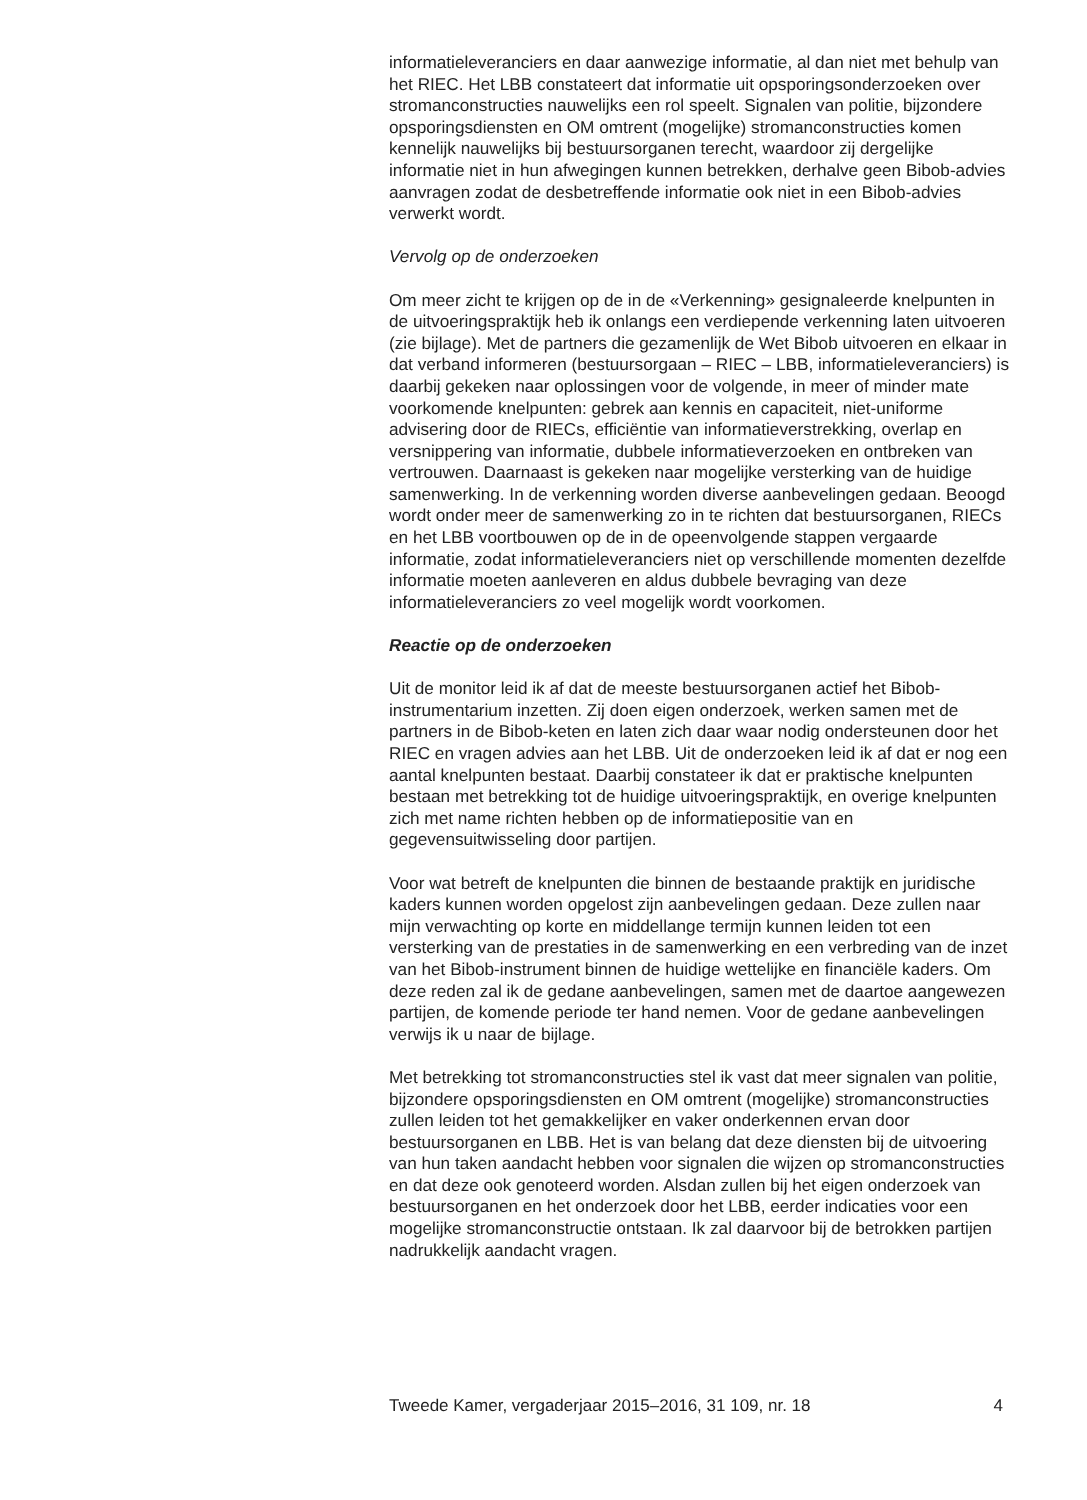informatieleveranciers en daar aanwezige informatie, al dan niet met behulp van het RIEC. Het LBB constateert dat informatie uit opsporingsonderzoeken over stromanconstructies nauwelijks een rol speelt. Signalen van politie, bijzondere opsporingsdiensten en OM omtrent (mogelijke) stromanconstructies komen kennelijk nauwelijks bij bestuursorganen terecht, waardoor zij dergelijke informatie niet in hun afwegingen kunnen betrekken, derhalve geen Bibob-advies aanvragen zodat de desbetreffende informatie ook niet in een Bibob-advies verwerkt wordt.
Vervolg op de onderzoeken
Om meer zicht te krijgen op de in de «Verkenning» gesignaleerde knelpunten in de uitvoeringspraktijk heb ik onlangs een verdiepende verkenning laten uitvoeren (zie bijlage). Met de partners die gezamenlijk de Wet Bibob uitvoeren en elkaar in dat verband informeren (bestuursorgaan – RIEC – LBB, informatieleveranciers) is daarbij gekeken naar oplossingen voor de volgende, in meer of minder mate voorkomende knelpunten: gebrek aan kennis en capaciteit, niet-uniforme advisering door de RIECs, efficiëntie van informatieverstrekking, overlap en versnippering van informatie, dubbele informatieverzoeken en ontbreken van vertrouwen. Daarnaast is gekeken naar mogelijke versterking van de huidige samenwerking. In de verkenning worden diverse aanbevelingen gedaan. Beoogd wordt onder meer de samenwerking zo in te richten dat bestuursorganen, RIECs en het LBB voortbouwen op de in de opeenvolgende stappen vergaarde informatie, zodat informatieleveranciers niet op verschillende momenten dezelfde informatie moeten aanleveren en aldus dubbele bevraging van deze informatieleveranciers zo veel mogelijk wordt voorkomen.
Reactie op de onderzoeken
Uit de monitor leid ik af dat de meeste bestuursorganen actief het Bibob-instrumentarium inzetten. Zij doen eigen onderzoek, werken samen met de partners in de Bibob-keten en laten zich daar waar nodig ondersteunen door het RIEC en vragen advies aan het LBB. Uit de onderzoeken leid ik af dat er nog een aantal knelpunten bestaat. Daarbij constateer ik dat er praktische knelpunten bestaan met betrekking tot de huidige uitvoeringspraktijk, en overige knelpunten zich met name richten hebben op de informatiepositie van en gegevensuitwisseling door partijen.
Voor wat betreft de knelpunten die binnen de bestaande praktijk en juridische kaders kunnen worden opgelost zijn aanbevelingen gedaan. Deze zullen naar mijn verwachting op korte en middellange termijn kunnen leiden tot een versterking van de prestaties in de samenwerking en een verbreding van de inzet van het Bibob-instrument binnen de huidige wettelijke en financiële kaders. Om deze reden zal ik de gedane aanbevelingen, samen met de daartoe aangewezen partijen, de komende periode ter hand nemen. Voor de gedane aanbevelingen verwijs ik u naar de bijlage.
Met betrekking tot stromanconstructies stel ik vast dat meer signalen van politie, bijzondere opsporingsdiensten en OM omtrent (mogelijke) stromanconstructies zullen leiden tot het gemakkelijker en vaker onderkennen ervan door bestuursorganen en LBB. Het is van belang dat deze diensten bij de uitvoering van hun taken aandacht hebben voor signalen die wijzen op stromanconstructies en dat deze ook genoteerd worden. Alsdan zullen bij het eigen onderzoek van bestuursorganen en het onderzoek door het LBB, eerder indicaties voor een mogelijke stromanconstructie ontstaan. Ik zal daarvoor bij de betrokken partijen nadrukkelijk aandacht vragen.
Tweede Kamer, vergaderjaar 2015–2016, 31 109, nr. 18 4